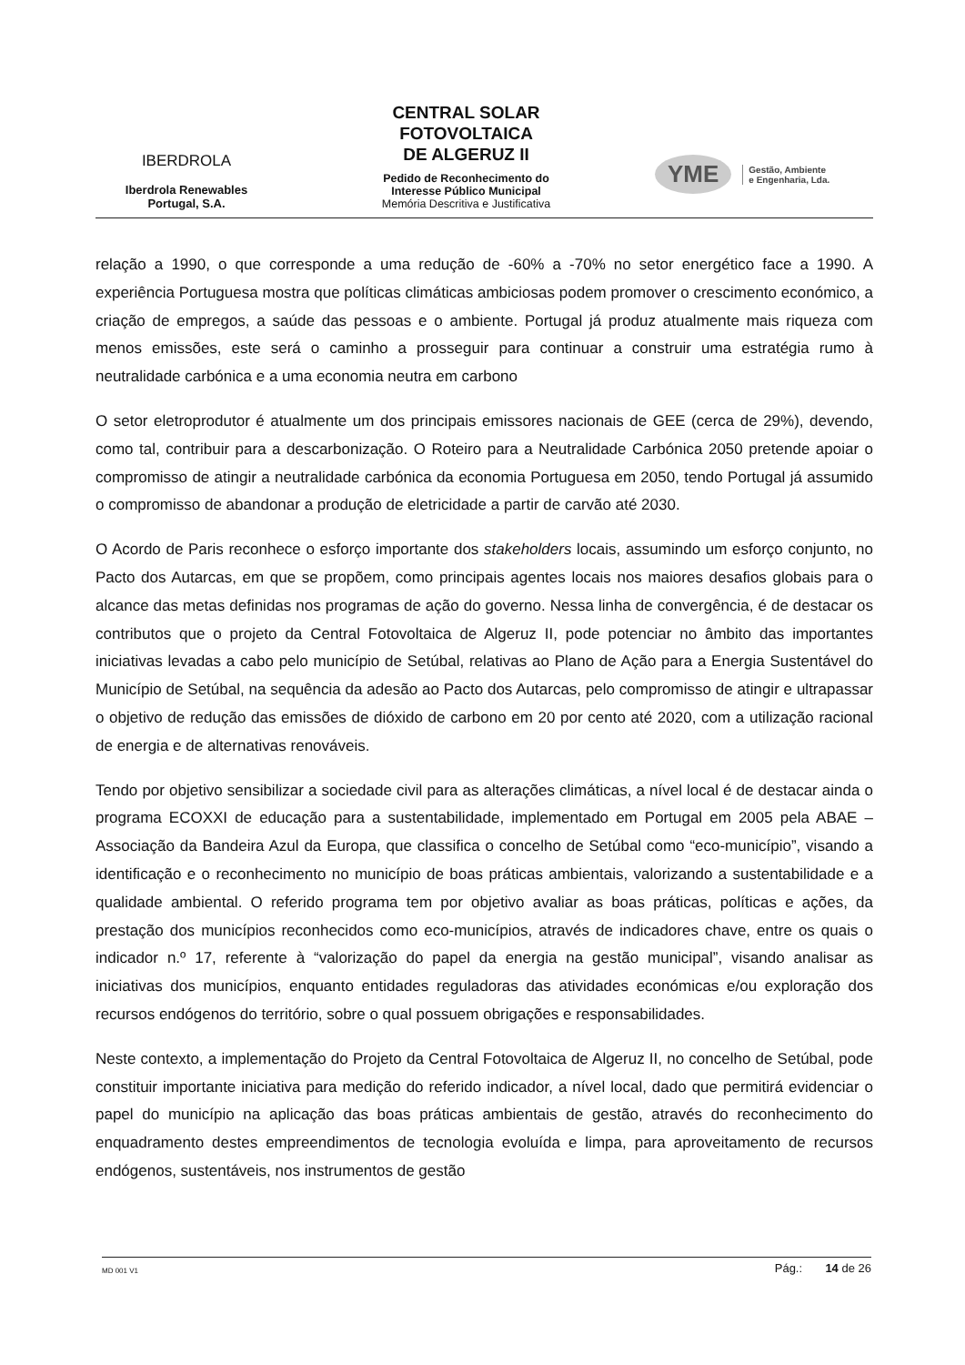IBERDROLA
Iberdrola Renewables
Portugal, S.A.
CENTRAL SOLAR
FOTOVOLTAICA
DE ALGERUZ II
Pedido de Reconhecimento do
Interesse Público Municipal
Memória Descritiva e Justificativa
YME Gestão, Ambiente
e Engenharia, Lda.
relação a 1990, o que corresponde a uma redução de -60% a -70% no setor energético face a 1990. A experiência Portuguesa mostra que políticas climáticas ambiciosas podem promover o crescimento económico, a criação de empregos, a saúde das pessoas e o ambiente. Portugal já produz atualmente mais riqueza com menos emissões, este será o caminho a prosseguir para continuar a construir uma estratégia rumo à neutralidade carbónica e a uma economia neutra em carbono
O setor eletroprodutor é atualmente um dos principais emissores nacionais de GEE (cerca de 29%), devendo, como tal, contribuir para a descarbonização. O Roteiro para a Neutralidade Carbónica 2050 pretende apoiar o compromisso de atingir a neutralidade carbónica da economia Portuguesa em 2050, tendo Portugal já assumido o compromisso de abandonar a produção de eletricidade a partir de carvão até 2030.
O Acordo de Paris reconhece o esforço importante dos stakeholders locais, assumindo um esforço conjunto, no Pacto dos Autarcas, em que se propõem, como principais agentes locais nos maiores desafios globais para o alcance das metas definidas nos programas de ação do governo. Nessa linha de convergência, é de destacar os contributos que o projeto da Central Fotovoltaica de Algeruz II, pode potenciar no âmbito das importantes iniciativas levadas a cabo pelo município de Setúbal, relativas ao Plano de Ação para a Energia Sustentável do Município de Setúbal, na sequência da adesão ao Pacto dos Autarcas, pelo compromisso de atingir e ultrapassar o objetivo de redução das emissões de dióxido de carbono em 20 por cento até 2020, com a utilização racional de energia e de alternativas renováveis.
Tendo por objetivo sensibilizar a sociedade civil para as alterações climáticas, a nível local é de destacar ainda o programa ECOXXI de educação para a sustentabilidade, implementado em Portugal em 2005 pela ABAE – Associação da Bandeira Azul da Europa, que classifica o concelho de Setúbal como “eco-município”, visando a identificação e o reconhecimento no município de boas práticas ambientais, valorizando a sustentabilidade e a qualidade ambiental. O referido programa tem por objetivo avaliar as boas práticas, políticas e ações, da prestação dos municípios reconhecidos como eco-municípios, através de indicadores chave, entre os quais o indicador n.º 17, referente à “valorização do papel da energia na gestão municipal”, visando analisar as iniciativas dos municípios, enquanto entidades reguladoras das atividades económicas e/ou exploração dos recursos endógenos do território, sobre o qual possuem obrigações e responsabilidades.
Neste contexto, a implementação do Projeto da Central Fotovoltaica de Algeruz II, no concelho de Setúbal, pode constituir importante iniciativa para medição do referido indicador, a nível local, dado que permitirá evidenciar o papel do município na aplicação das boas práticas ambientais de gestão, através do reconhecimento do enquadramento destes empreendimentos de tecnologia evoluída e limpa, para aproveitamento de recursos endógenos, sustentáveis, nos instrumentos de gestão
MD 001 V1 Pág.: 14 de 26